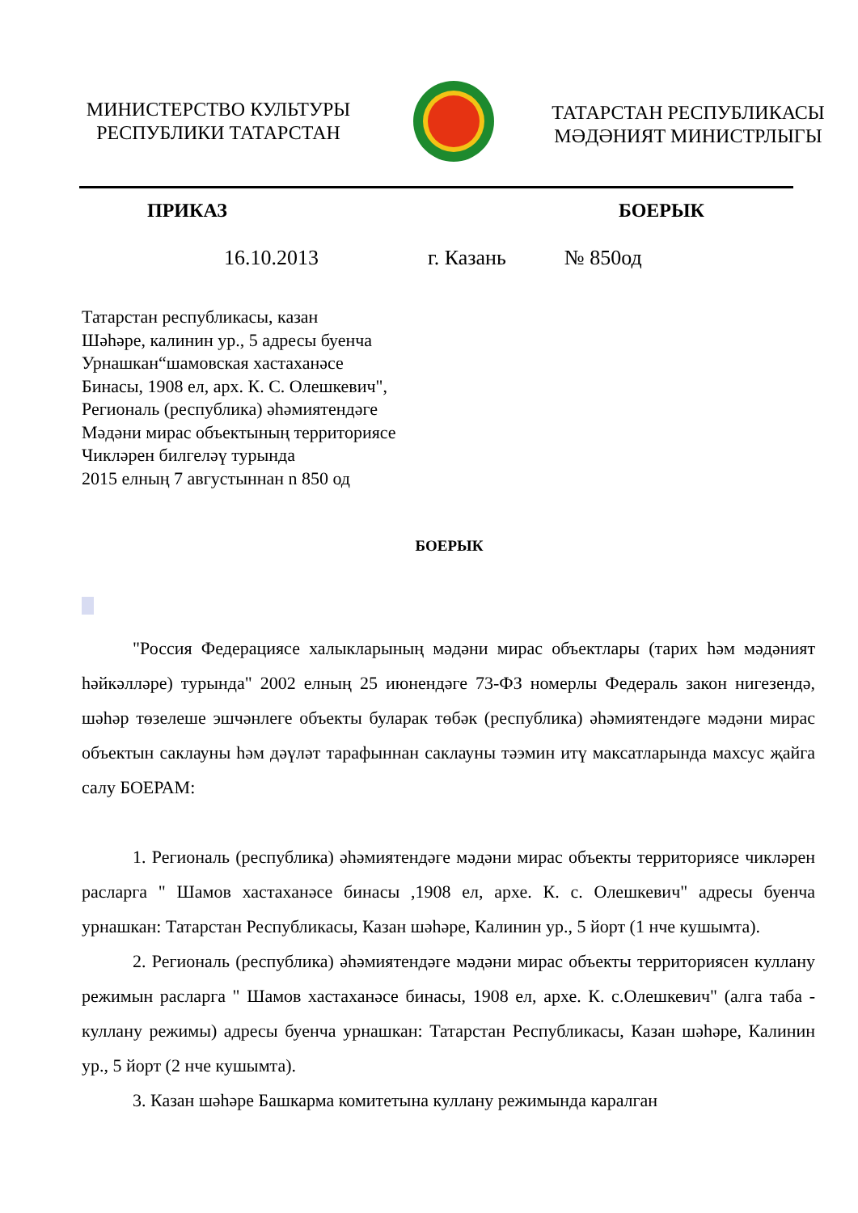МИНИСТЕРСТВО КУЛЬТУРЫ
РЕСПУБЛИКИ ТАТАРСТАН
ТАТАРСТАН РЕСПУБЛИКАСЫ
МӘДӘНИЯТ МИНИСТРЛЫГЫ
ПРИКАЗ БОЕРЫК
16.10.2013 г. Казань № 850од
Татарстан республикасы, казан
Шәһәре, калинин ур., 5 адресы буенча
Урнашкан“шамовская хастаханәсе
Бинасы, 1908 ел, арх. К. С. Олешкевич",
Региональ (республика) әһәмиятендәге
Мәдәни мирас объектының территориясе
Чикләрен билгеләү турында
2015 елның 7 августыннан n 850 од
БОЕРЫК
"Россия Федерациясе халыкларының мәдәни мирас объектлары (тарих һәм мәдәният һәйкәлләре) турында" 2002 елның 25 июнендәге 73-ФЗ номерлы Федераль закон нигезендә, шәһәр төзелеше эшчәнлеге объекты буларак төбәк (республика) әһәмиятендәге мәдәни мирас объектын саклауны һәм дәүләт тарафыннан саклауны тәэмин итү максатларында махсус җайга салу БОЕРАМ:
1. Региональ (республика) әһәмиятендәге мәдәни мирас объекты территориясе чикләрен расларга " Шамов хастаханәсе бинасы ,1908 ел, архе. К. с. Олешкевич" адресы буенча урнашкан: Татарстан Республикасы, Казан шәһәре, Калинин ур., 5 йорт (1 нче кушымта).
2. Региональ (республика) әһәмиятендәге мәдәни мирас объекты территориясен куллану режимын расларга " Шамов хастаханәсе бинасы, 1908 ел, архе. К. с.Олешкевич" (алга таба - куллану режимы) адресы буенча урнашкан: Татарстан Республикасы, Казан шәһәре, Калинин ур., 5 йорт (2 нче кушымта).
3. Казан шәһәре Башкарма комитетына куллану режимында каралган